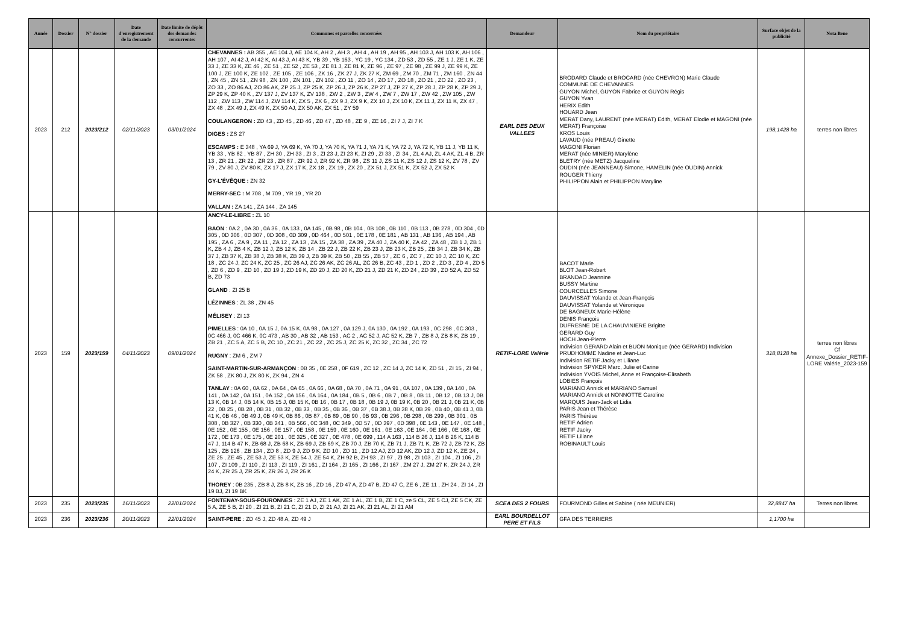| Année | Dossier | N° dossier | Date d'enregistrement de la demande | Date limite de dépôt des demandes concurrentes | Communes et parcelles concernées | Demandeur | Nom du propriétaire | Surface objet de la publicité | Nota Bene |
| --- | --- | --- | --- | --- | --- | --- | --- | --- | --- |
| 2023 | 212 | 2023/212 | 02/11/2023 | 03/01/2024 | CHEVANNES : AB 355 , AE 104 J, AE 104 K, AH 2 , AH 3 , AH 4 , AH 19 , AH 95 , AH 103 J, AH 103 K, AH 106 , AH 107 , AI 42 J, AI 42 K, AI 43 J, AI 43 K, YB 39 , YB 163 , YC 19 , YC 134 , ZD 53 , ZD 55 , ZE 1 J, ZE 1 K, ZE 33 J, ZE 33 K, ZE 46 , ZE 51 , ZE 52 , ZE 53 , ZE 81 J, ZE 81 K, ZE 96 , ZE 97 , ZE 98 , ZE 99 J, ZE 99 K, ZE 100 J, ZE 100 K, ZE 102 , ZE 105 , ZE 106 , ZK 16 , ZK 27 J, ZK 27 K, ZM 69 , ZM 70 , ZM 71 , ZM 160 , ZN 44 , ZN 45 , ZN 51 , ZN 98 , ZN 100 , ZN 101 , ZN 102 , ZO 11 , ZO 14 , ZO 17 , ZO 18 , ZO 21 , ZO 22 , ZO 23 , ZO 33 , ZO 86 AJ, ZO 86 AK, ZP 25 J, ZP 25 K, ZP 26 J, ZP 26 K, ZP 27 J, ZP 27 K, ZP 28 J, ZP 28 K, ZP 29 J, ZP 29 K, ZP 40 K , ZV 137 J, ZV 137 K, ZV 138 , ZW 2 , ZW 3 , ZW 4 , ZW 7 , ZW 17 , ZW 42 , ZW 105 , ZW 112 , ZW 113 , ZW 114 J, ZW 114 K, ZX 5 , ZX 6 , ZX 9 J, ZX 9 K, ZX 10 J, ZX 10 K, ZX 11 J, ZX 11 K, ZX 47 , ZX 48 , ZX 49 J, ZX 49 K, ZX 50 AJ, ZX 50 AK, ZX 51 , ZY 59 COULANGERON : ZD 43 , ZD 45 , ZD 46 , ZD 47 , ZD 48 , ZE 9 , ZE 16 , ZI 7 J, ZI 7 K DIGES : ZS 27 ESCAMPS : E 348 , YA 69 J, YA 69 K, YA 70 J, YA 70 K, YA 71 J, YA 71 K, YA 72 J, YA 72 K, YB 11 J, YB 11 K, YB 33 , YB 82 , YB 87 , ZH 30 , ZH 33 , ZI 3 , ZI 23 J, ZI 23 K, ZI 29 , ZI 33 , ZI 34 , ZL 4 AJ, ZL 4 AK, ZL 4 B, ZR 13 , ZR 21 , ZR 22 , ZR 23 , ZR 87 , ZR 92 J, ZR 92 K, ZR 98 , ZS 11 J, ZS 11 K, ZS 12 J, ZS 12 K, ZV 78 , ZV 79 , ZV 80 J, ZV 80 K, ZX 17 J, ZX 17 K, ZX 18 , ZX 19 , ZX 20 , ZX 51 J, ZX 51 K, ZX 52 J, ZX 52 K GY-L'ÉVÊQUE : ZN 32 MERRY-SEC : M 708 , M 709 , YR 19 , YR 20 VALLAN : ZA 141 , ZA 144 , ZA 145 | EARL DES DEUX VALLEES | BRODARD Claude et BROCARD (née CHEVRON) Marie Claude COMMUNE DE CHEVANNES GUYON Michel, GUYON Fabrice et GUYON Régis GUYON Yvan HERIX Edith HOUARD Jean MERAT Dany, LAURENT (née MERAT) Edith, MERAT Elodie et MAGONI (née MERAT) Françoise KROS Louis LAVAUD (née PREAU) Ginette MAGONI Florian MERAT (née MINIER) Marylène BLETRY (née METZ) Jacqueline OUDIN (née JEANNEAU) Simone, HAMELIN (née OUDIN) Annick ROUGER Thierry PHILIPPON Alain et PHILIPPON Maryline | 198,1428 ha | terres non libres |
| 2023 | 159 | 2023/159 | 04/11/2023 | 09/01/2024 | ANCY-LE-LIBRE : ZL 10 BAON : 0A 2 , 0A 30 , 0A 36 , 0A 133 , 0A 145 , 0B 98 , 0B 104 , 0B 108 , 0B 110 , 0B 113 , 0B 278 , 0D 304 , 0D 305 , 0D 306 , 0D 307 , 0D 308 , 0D 309 , 0D 464 , 0D 501 , 0E 178 , 0E 181 , AB 131 , AB 136 , AB 194 , AB 195 , ZA 6 , ZA 9 , ZA 11 , ZA 12 , ZA 13 , ZA 15 , ZA 38 , ZA 39 , ZA 40 J, ZA 40 K, ZA 42 , ZA 48 , ZB 1 J, ZB 1 K, ZB 4 J, ZB 4 K, ZB 12 J, ZB 12 K, ZB 14 , ZB 22 J, ZB 22 K, ZB 23 J, ZB 23 K, ZB 25 , ZB 34 J, ZB 34 K, ZB 37 J, ZB 37 K, ZB 38 J, ZB 38 K, ZB 39 J, ZB 39 K, ZB 50 , ZB 55 , ZB 57 , ZC 6 , ZC 7 , ZC 10 J, ZC 10 K, ZC 18 , ZC 24 J, ZC 24 K, ZC 25 , ZC 26 AJ, ZC 26 AK, ZC 26 AL, ZC 26 B, ZC 43 , ZD 1 , ZD 2 , ZD 3 , ZD 4 , ZD 5 , ZD 6 , ZD 9 , ZD 10 , ZD 19 J, ZD 19 K, ZD 20 J, ZD 20 K, ZD 21 J, ZD 21 K, ZD 24 , ZD 39 , ZD 52 A, ZD 52 B, ZD 73 GLAND : ZI 25 B LÉZINNES : ZL 38 , ZN 45 MÉLISEY : ZI 13 PIMELLES : 0A 10 , 0A 15 J, 0A 15 K, 0A 98 , 0A 127 , 0A 129 J, 0A 130 , 0A 192 , 0A 193 , 0C 298 , 0C 303 , 0C 466 J, 0C 466 K, 0C 473 , AB 30 , AB 32 , AB 153 , AC 2 , AC 52 J, AC 52 K, ZB 7 , ZB 8 J, ZB 8 K, ZB 19 , ZB 21 , ZC 5 A, ZC 5 B, ZC 10 , ZC 21 , ZC 22 , ZC 25 J, ZC 25 K, ZC 32 , ZC 34 , ZC 72 RUGNY : ZM 6 , ZM 7 SAINT-MARTIN-SUR-ARMANÇON : 0B 35 , 0E 258 , 0F 619 , ZC 12 , ZC 14 J, ZC 14 K, ZD 51 , ZI 15 , ZI 94 , ZK 58 , ZK 80 J, ZK 80 K, ZK 94 , ZN 4 TANLAY : 0A 60 , 0A 62 , 0A 64 , 0A 65 , 0A 66 , 0A 68 , 0A 70 , 0A 71 , 0A 91 , 0A 107 , 0A 139 , 0A 140 , 0A 141 , 0A 142 , 0A 151 , 0A 152 , 0A 156 , 0A 164 , 0A 184 , 0B 5 , 0B 6 , 0B 7 , 0B 8 , 0B 11 , 0B 12 , 0B 13 J, 0B 13 K, 0B 14 J, 0B 14 K, 0B 15 J, 0B 15 K, 0B 16 , 0B 17 , 0B 18 , 0B 19 J, 0B 19 K, 0B 20 , 0B 21 J, 0B 21 K, 0B 22 , 0B 25 , 0B 28 , 0B 31 , 0B 32 , 0B 33 , 0B 35 , 0B 36 , 0B 37 , 0B 38 J, 0B 38 K, 0B 39 , 0B 40 , 0B 41 J, 0B 41 K, 0B 46 , 0B 49 J, 0B 49 K, 0B 86 , 0B 87 , 0B 89 , 0B 90 , 0B 93 , 0B 296 , 0B 298 , 0B 299 , 0B 301 , 0B 308 , 0B 327 , 0B 330 , 0B 341 , 0B 566 , 0C 348 , 0C 349 , 0D 57 , 0D 397 , 0D 398 , 0E 143 , 0E 147 , 0E 148 , 0E 152 , 0E 155 , 0E 156 , 0E 157 , 0E 158 , 0E 159 , 0E 160 , 0E 161 , 0E 163 , 0E 164 , 0E 166 , 0E 168 , 0E 172 , 0E 173 , 0E 175 , 0E 201 , 0E 325 , 0E 327 , 0E 478 , 0E 699 , 114 A 163 , 114 B 26 J, 114 B 26 K, 114 B 47 J, 114 B 47 K, ZB 68 J, ZB 68 K, ZB 69 J, ZB 69 K, ZB 70 J, ZB 70 K, ZB 71 J, ZB 71 K, ZB 72 J, ZB 72 K, ZB 125 , ZB 126 , ZB 134 , ZD 8 , ZD 9 J, ZD 9 K, ZD 10 , ZD 11 , ZD 12 AJ, ZD 12 AK, ZD 12 J, ZD 12 K, ZE 24 , ZE 25 , ZE 45 , ZE 53 J, ZE 53 K, ZE 54 J, ZE 54 K, ZH 92 B, ZH 93 , ZI 97 , ZI 98 , ZI 103 , ZI 104 , ZI 106 , ZI 107 , ZI 109 , ZI 110 , ZI 113 , ZI 119 , ZI 161 , ZI 164 , ZI 165 , ZI 166 , ZI 167 , ZM 27 J, ZM 27 K, ZR 24 J, ZR 24 K, ZR 25 J, ZR 25 K, ZR 26 J, ZR 26 K THOREY : 0B 235 , ZB 8 J, ZB 8 K, ZB 16 , ZD 16 , ZD 47 A, ZD 47 B, ZD 47 C, ZE 6 , ZE 11 , ZH 24 , ZI 14 , ZI 19 BJ, ZI 19 BK | RETIF-LORE Valérie | BACOT Marie BLOT Jean-Robert BRANDAO Jeannine BUSSY Martine COURCELLES Simone DAUVISSAT Yolande et Jean-François DAUVISSAT Yolande et Véronique DE BAGNEUX Marie-Hélène DENIS François DUFRESNE DE LA CHAUVINIERE Brigitte GERARD Guy HOCH Jean-Pierre Indivision GERARD Alain et BUON Monique (née GERARD) Indivision PRUDHOMME Nadine et Jean-Luc Indivision RETIF Jacky et Liliane Indivision SPYKER Marc, Julie et Carine Indivision YVOIS Michel, Anne et Françoise-Elisabeth LOBIES François MARIANO Annick et MARIANO Samuel MARIANO Annick et NONNOTTE Caroline MARQUIS Jean-Jack et Lidia PARIS Jean et Thérèse PARIS Thérèse RETIF Adrien RETIF Jacky RETIF Liliane ROBINAULT Louis | 318,8128 ha | terres non libres Cf Annexe_Dossier_RETIF-LORE Valérie_2023-159 |
| 2023 | 235 | 2023/235 | 16/11/2023 | 22/01/2024 | FONTENAY-SOUS-FOURONNES : ZE 1 AJ, ZE 1 AK, ZE 1 AL, ZE 1 B, ZE 1 C, ze 5 CL, ZE 5 CJ, ZE 5 CK, ZE 5 A, ZE 5 B, ZI 20 , ZI 21 B, ZI 21 C, ZI 21 D, ZI 21 AJ, ZI 21 AK, ZI 21 AL, ZI 21 AM | SCEA DES 2 FOURS | FOURMOND Gilles et Sabine ( née MEUNIER) | 32,8847 ha | Terres non libres |
| 2023 | 236 | 2023/236 | 20/11/2023 | 22/01/2024 | SAINT-PERE : ZD 45 J, ZD 48 A, ZD 49 J | EARL BOURDELLOT PERE ET FILS | GFA DES TERRIERS | 1,1700 ha | |